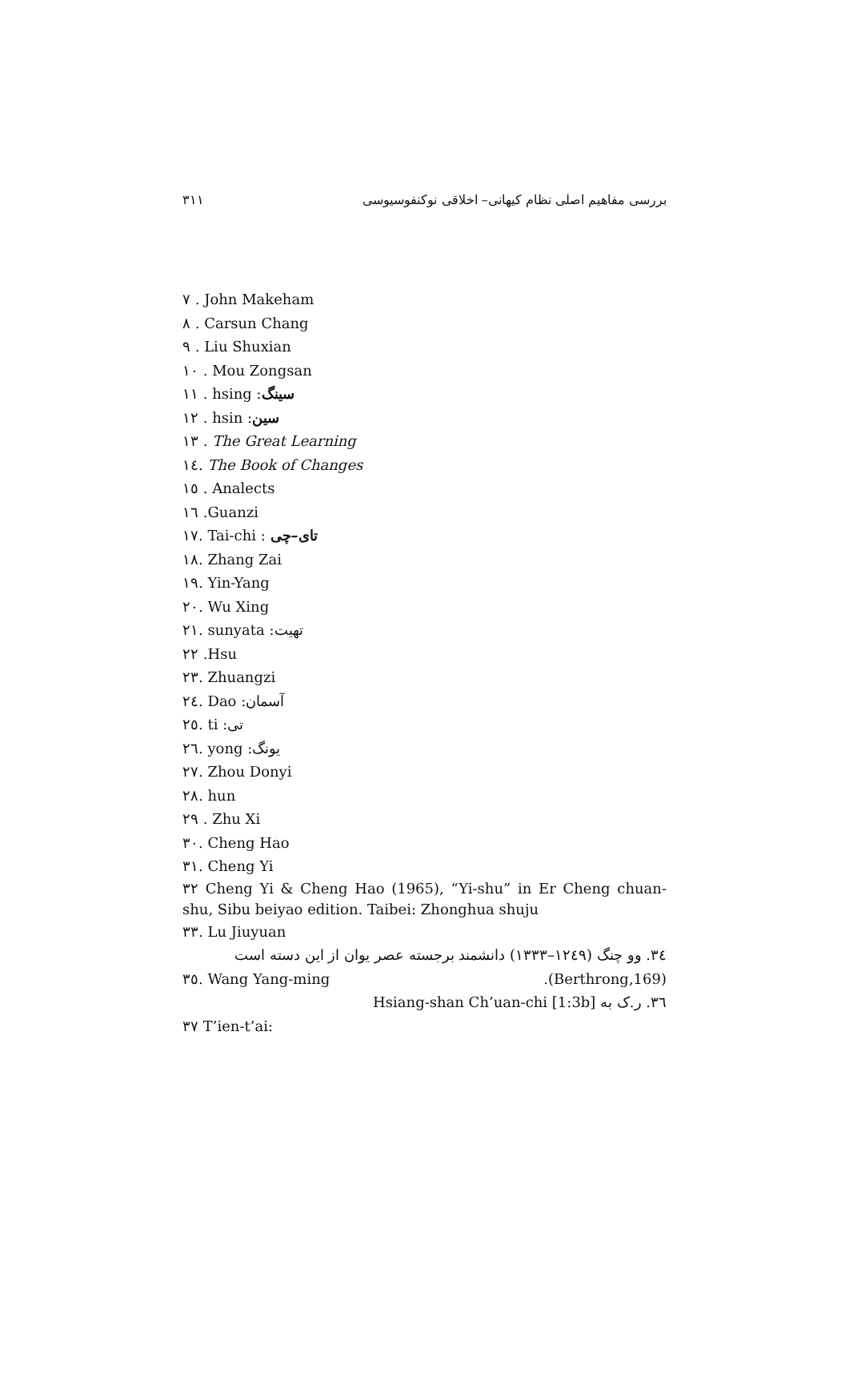بررسی مفاهیم اصلی نظام کیهانی– اخلاقی نوکنفوسیوسی ۳۱۱
۷ . John Makeham
۸ . Carsun Chang
۹ . Liu Shuxian
۱۰ . Mou Zongsan
۱۱ . hsing :سینگ
۱۲ . hsin :سین
۱۳ . The Great Learning
۱٤. The Book of Changes
۱٥ . Analects
۱٦ .Guanzi
۱۷. Tai-chi : تای–چی
۱۸. Zhang Zai
۱۹. Yin-Yang
۲۰. Wu Xing
۲۱. sunyata :تهیت
۲۲ .Hsu
۲۳. Zhuangzi
۲٤. Dao :آسمان
۲٥. ti :تی
۲٦. yong :یونگ
۲۷. Zhou Donyi
۲۸. hun
۲۹ . Zhu Xi
۳۰. Cheng Hao
۳۱. Cheng Yi
۳۲ Cheng Yi & Cheng Hao (1965), “Yi-shu” in Er Cheng chuan-shu, Sibu beiyao edition. Taibei: Zhonghua shuju
۳۳. Lu Jiuyuan
۳٤. وو چنگ (۱۲٤۹–۱۳۳۳) دانشمند برجسته عصر یوان از این دسته است (Berthrong,169).
۳٥. Wang Yang-ming
۳٦. ر.ک به Hsiang-shan Ch’uan-chi [1:3b]
۳۷ T’ien-t’ai: